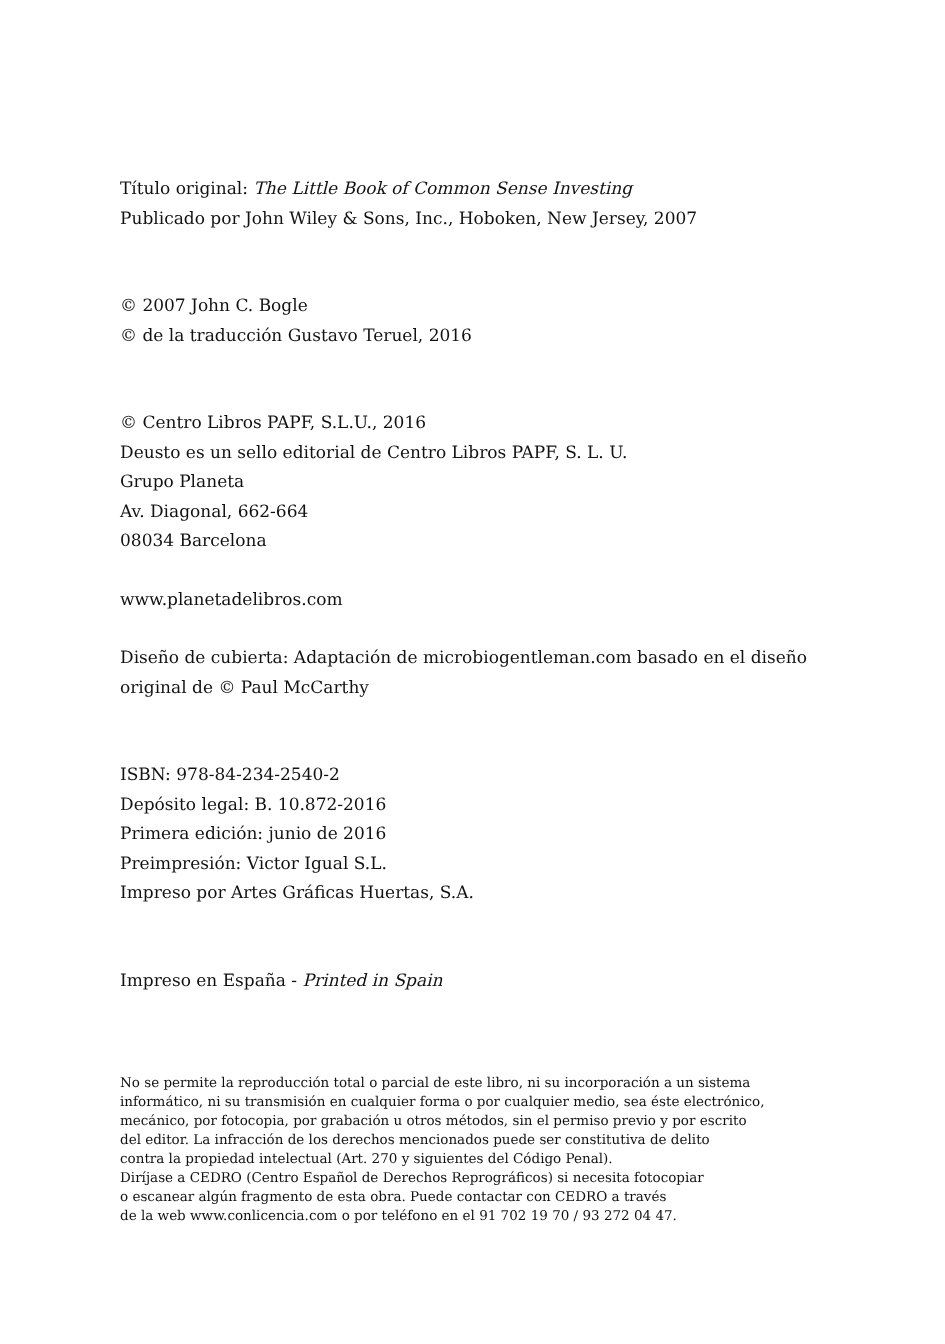Título original: The Little Book of Common Sense Investing
Publicado por John Wiley & Sons, Inc., Hoboken, New Jersey, 2007
© 2007 John C. Bogle
© de la traducción Gustavo Teruel, 2016
© Centro Libros PAPF, S.L.U., 2016
Deusto es un sello editorial de Centro Libros PAPF, S. L. U.
Grupo Planeta
Av. Diagonal, 662-664
08034 Barcelona
www.planetadelibros.com
Diseño de cubierta: Adaptación de microbiogentleman.com basado en el diseño
original de © Paul McCarthy
ISBN: 978-84-234-2540-2
Depósito legal: B. 10.872-2016
Primera edición: junio de 2016
Preimpresión: Victor Igual S.L.
Impreso por Artes Gráficas Huertas, S.A.
Impreso en España - Printed in Spain
No se permite la reproducción total o parcial de este libro, ni su incorporación a un sistema
informático, ni su transmisión en cualquier forma o por cualquier medio, sea éste electrónico,
mecánico, por fotocopia, por grabación u otros métodos, sin el permiso previo y por escrito
del editor. La infracción de los derechos mencionados puede ser constitutiva de delito
contra la propiedad intelectual (Art. 270 y siguientes del Código Penal).
Diríjase a CEDRO (Centro Español de Derechos Reprográficos) si necesita fotocopiar
o escanear algún fragmento de esta obra. Puede contactar con CEDRO a través
de la web www.conlicencia.com o por teléfono en el 91 702 19 70 / 93 272 04 47.